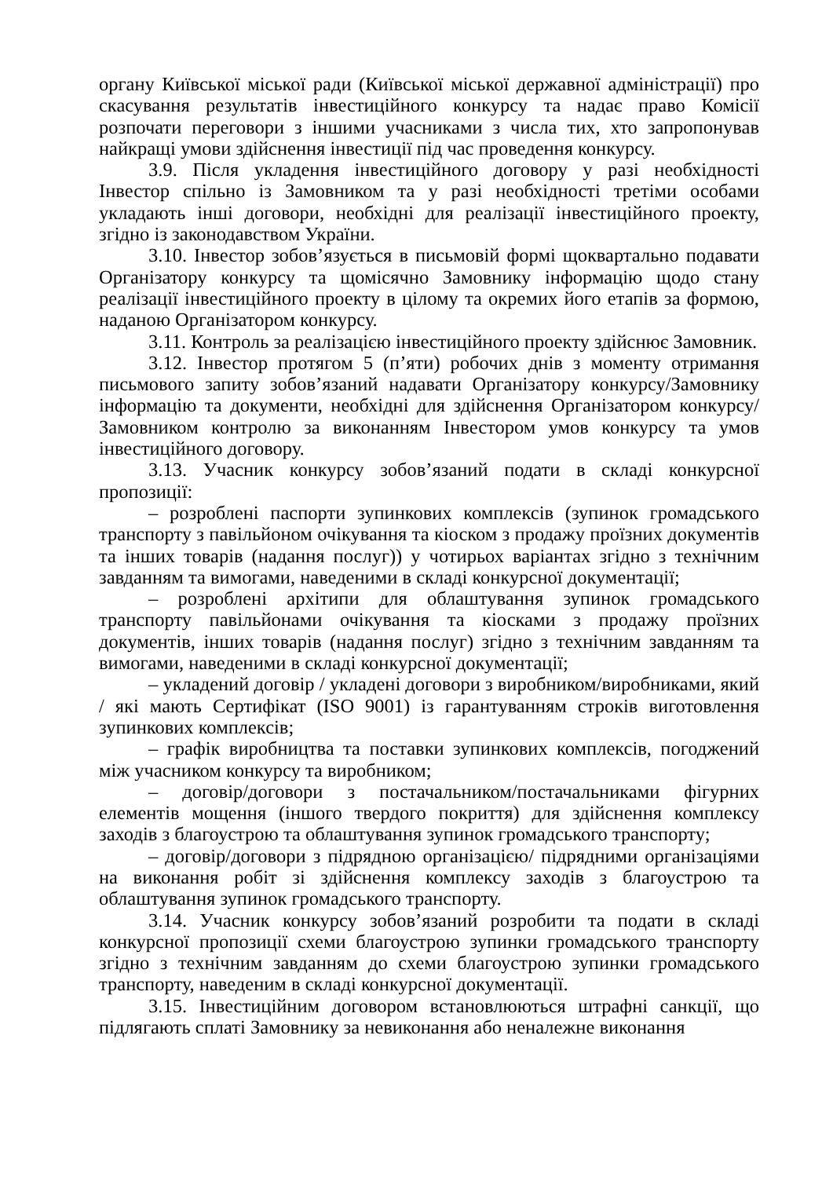органу Київської міської ради (Київської міської державної адміністрації) про скасування результатів інвестиційного конкурсу та надає право Комісії розпочати переговори з іншими учасниками з числа тих, хто запропонував найкращі умови здійснення інвестиції під час проведення конкурсу.
3.9. Після укладення інвестиційного договору у разі необхідності Інвестор спільно із Замовником та у разі необхідності третіми особами укладають інші договори, необхідні для реалізації інвестиційного проекту, згідно із законодавством України.
3.10. Інвестор зобов’язується в письмовій формі щоквартально подавати Організатору конкурсу та щомісячно Замовнику інформацію щодо стану реалізації інвестиційного проекту в цілому та окремих його етапів за формою, наданою Організатором конкурсу.
3.11. Контроль за реалізацією інвестиційного проекту здійснює Замовник.
3.12. Інвестор протягом 5 (п’яти) робочих днів з моменту отримання письмового запиту зобов’язаний надавати Організатору конкурсу/Замовнику інформацію та документи, необхідні для здійснення Організатором конкурсу/Замовником контролю за виконанням Інвестором умов конкурсу та умов інвестиційного договору.
3.13. Учасник конкурсу зобов’язаний подати в складі конкурсної пропозиції:
– розроблені паспорти зупинкових комплексів (зупинок громадського транспорту з павільйоном очікування та кіоском з продажу проїзних документів та інших товарів (надання послуг)) у чотирьох варіантах згідно з технічним завданням та вимогами, наведеними в складі конкурсної документації;
– розроблені архітипи для облаштування зупинок громадського транспорту павільйонами очікування та кіосками з продажу проїзних документів, інших товарів (надання послуг) згідно з технічним завданням та вимогами, наведеними в складі конкурсної документації;
– укладений договір / укладені договори з виробником/виробниками, який / які мають Сертифікат (ISO 9001) із гарантуванням строків виготовлення зупинкових комплексів;
– графік виробництва та поставки зупинкових комплексів, погоджений між учасником конкурсу та виробником;
– договір/договори з постачальником/постачальниками фігурних елементів мощення (іншого твердого покриття) для здійснення комплексу заходів з благоустрою та облаштування зупинок громадського транспорту;
– договір/договори з підрядною організацією/ підрядними організаціями на виконання робіт зі здійснення комплексу заходів з благоустрою та облаштування зупинок громадського транспорту.
3.14. Учасник конкурсу зобов’язаний розробити та подати в складі конкурсної пропозиції схеми благоустрою зупинки громадського транспорту згідно з технічним завданням до схеми благоустрою зупинки громадського транспорту, наведеним в складі конкурсної документації.
3.15. Інвестиційним договором встановлюються штрафні санкції, що підлягають сплаті Замовнику за невиконання або неналежне виконання